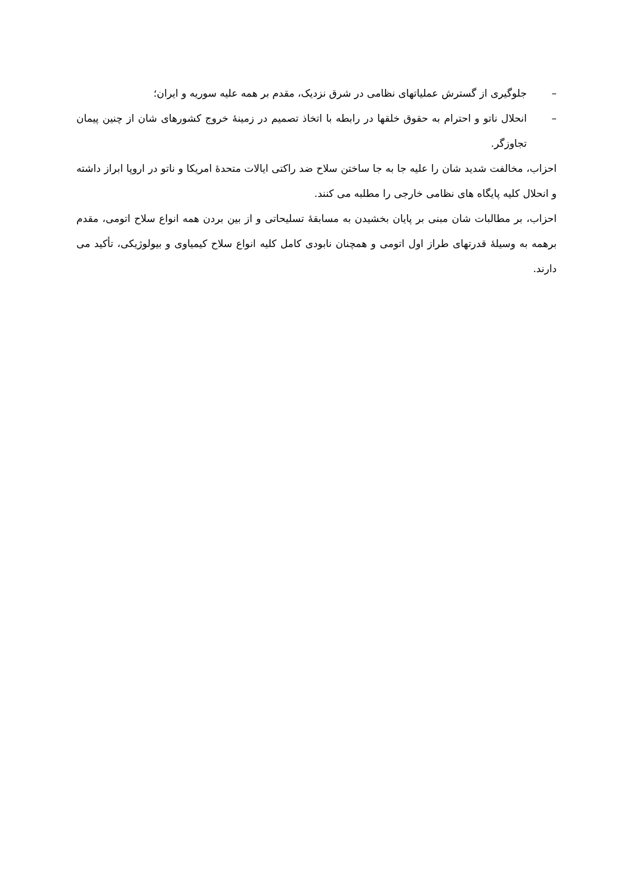– جلوگیری از گسترش عملیاتهای نظامی در شرق نزدیک، مقدم بر همه علیه سوریه و ایران؛
– انحلال ناتو و احترام به حقوق خلقها در رابطه با اتخاذ تصمیم در زمینهٔ خروج کشورهای شان از چنین پیمان تجاوزگر.
احزاب، مخالفت شدید شان را علیه جا به جا ساختن سلاح ضد راکتی ایالات متحدهٔ امریکا و ناتو در اروپا ابراز داشته و انحلال کلیه پایگاه های نظامی خارجی را مطلبه می کنند.
احزاب، بر مطالبات شان مبنی بر پایان بخشیدن به مسابقهٔ تسلیحاتی و از بین بردن همه انواع سلاح اتومی، مقدم برهمه به وسیلهٔ قدرتهای طراز اول اتومی و همچنان نابودی کامل کلیه انواع سلاح کیمیاوی و بیولوژیکی، تأکید می دارند.